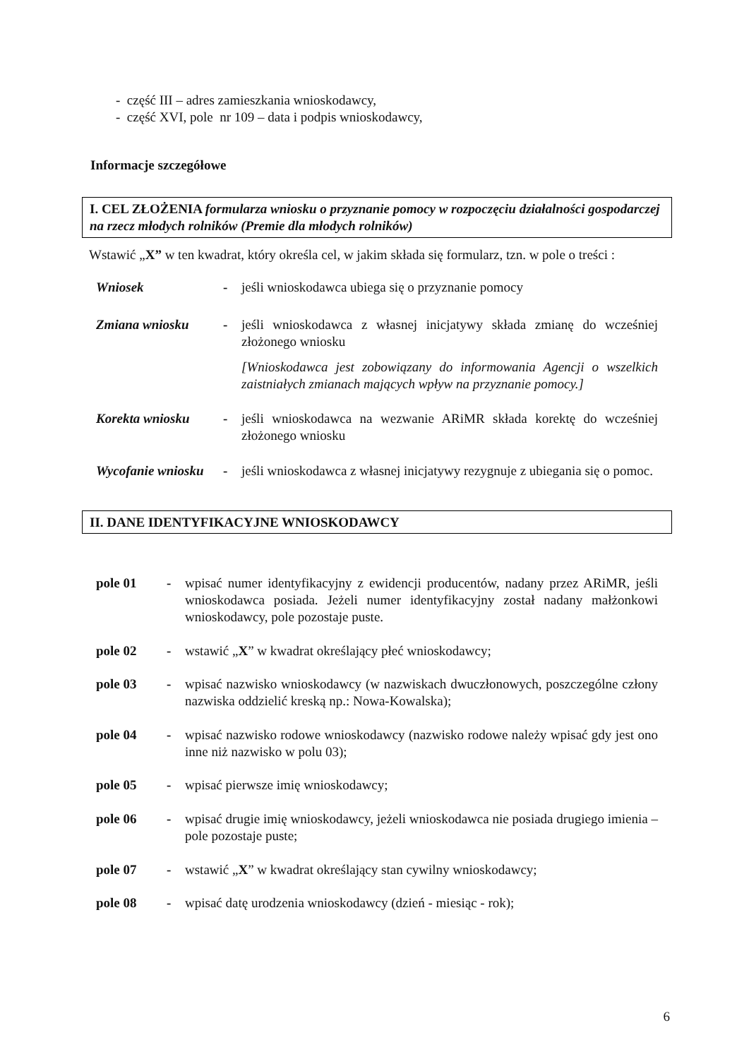- część III – adres zamieszkania wnioskodawcy,
- część XVI, pole nr 109 – data i podpis wnioskodawcy,
Informacje szczegółowe
I. CEL ZŁOŻENIA formularza wniosku o przyznanie pomocy w rozpoczęciu działalności gospodarczej na rzecz młodych rolników (Premie dla młodych rolników)
Wstawić „X” w ten kwadrat, który określa cel, w jakim składa się formularz, tzn. w pole o treści :
Wniosek - jeśli wnioskodawca ubiega się o przyznanie pomocy
Zmiana wniosku - jeśli wnioskodawca z własnej inicjatywy składa zmianę do wcześniej złożonego wniosku
[Wnioskodawca jest zobowiązany do informowania Agencji o wszelkich zaistniałych zmianach mających wpływ na przyznanie pomocy.]
Korekta wniosku - jeśli wnioskodawca na wezwanie ARiMR składa korektę do wcześniej złożonego wniosku
Wycofanie wniosku
- jeśli wnioskodawca z własnej inicjatywy rezygnuje z ubiegania się o pomoc.
II. DANE IDENTYFIKACYJNE WNIOSKODAWCY
pole 01 - wpisać numer identyfikacyjny z ewidencji producentów, nadany przez ARiMR, jeśli wnioskodawca posiada. Jeżeli numer identyfikacyjny został nadany małżonkowi wnioskodawcy, pole pozostaje puste.
pole 02 - wstawić „X” w kwadrat określający płeć wnioskodawcy;
pole 03 - wpisać nazwisko wnioskodawcy (w nazwiskach dwuczłonowych, poszczególne człony nazwiska oddzielić kreską np.: Nowa-Kowalska);
pole 04 - wpisać nazwisko rodowe wnioskodawcy (nazwisko rodowe należy wpisać gdy jest ono inne niż nazwisko w polu 03);
pole 05 - wpisać pierwsze imię wnioskodawcy;
pole 06 - wpisać drugie imię wnioskodawcy, jeżeli wnioskodawca nie posiada drugiego imienia – pole pozostaje puste;
pole 07 - wstawić „X” w kwadrat określający stan cywilny wnioskodawcy;
pole 08 - wpisać datę urodzenia wnioskodawcy (dzień - miesiąc - rok);
6